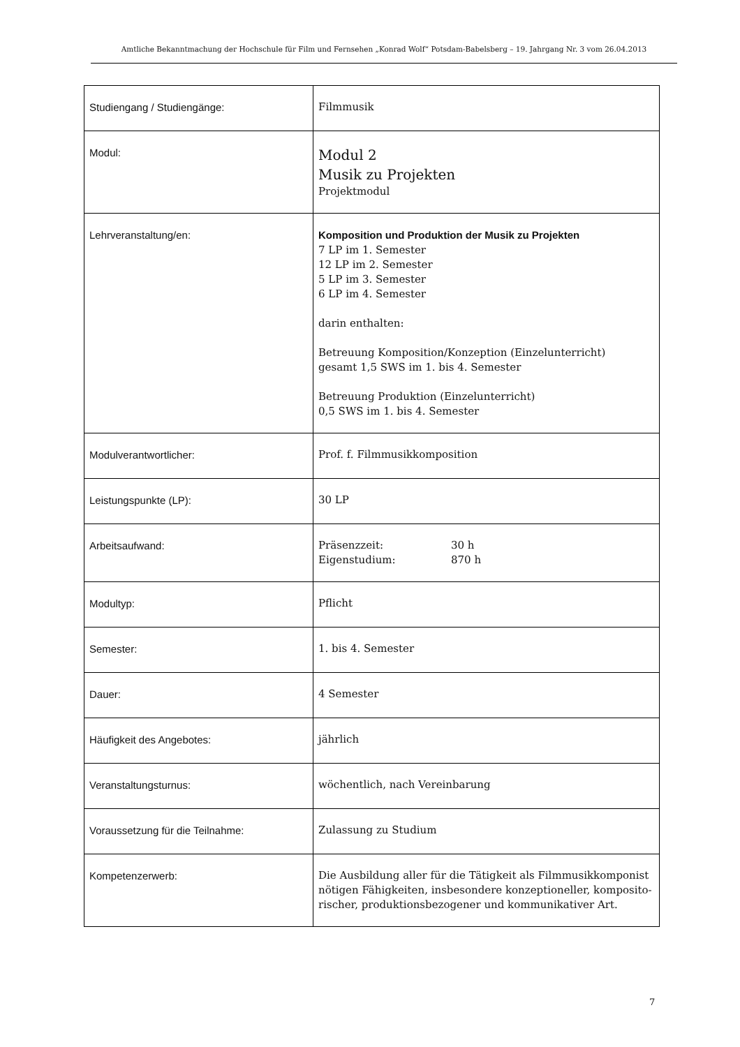Amtliche Bekanntmachung der Hochschule für Film und Fernsehen „Konrad Wolf“ Potsdam-Babelsberg – 19. Jahrgang Nr. 3 vom 26.04.2013
| Studiengang / Studiengänge: | Filmmusik |
| Modul: | Modul 2 Musik zu Projekten Projektmodul |
| Lehrveranstaltung/en: | Komposition und Produktion der Musik zu Projekten 7 LP im 1. Semester 12 LP im 2. Semester 5 LP im 3. Semester 6 LP im 4. Semester darin enthalten: Betreuung Komposition/Konzeption (Einzelunterricht) gesamt 1,5 SWS im 1. bis 4. Semester Betreuung Produktion (Einzelunterricht) 0,5 SWS im 1. bis 4. Semester |
| Modulverantwortlicher: | Prof. f. Filmmusikkomposition |
| Leistungspunkte (LP): | 30 LP |
| Arbeitsaufwand: | Präsenzzeit: 30 h Eigenstudium: 870 h |
| Modultyp: | Pflicht |
| Semester: | 1. bis 4. Semester |
| Dauer: | 4 Semester |
| Häufigkeit des Angebotes: | jährlich |
| Veranstaltungsturnus: | wöchentlich, nach Vereinbarung |
| Voraussetzung für die Teilnahme: | Zulassung zu Studium |
| Kompetenzerwerb: | Die Ausbildung aller für die Tätigkeit als Filmmusikkomponist nötigen Fähigkeiten, insbesondere konzeptioneller, komposito-rischer, produktionsbezogener und kommunikativer Art. |
7